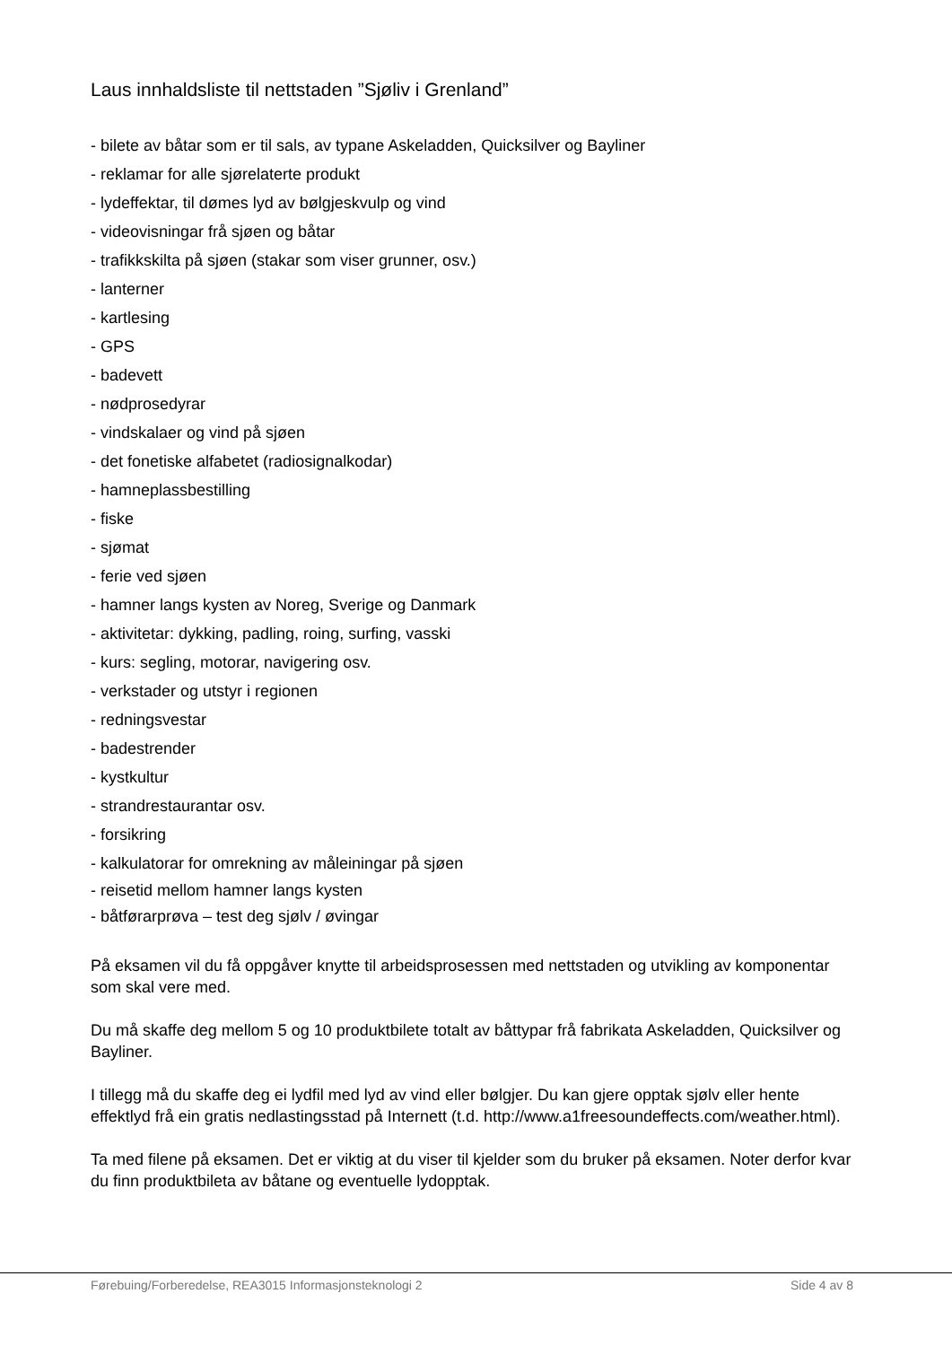Laus innhaldsliste til nettstaden ”Sjøliv i Grenland”
- bilete av båtar som er til sals, av typane Askeladden, Quicksilver og Bayliner
- reklamar for alle sjørelaterte produkt
- lydeffektar, til dømes lyd av bølgjeskvulp og vind
- videovisningar frå sjøen og båtar
- trafikkskilta på sjøen (stakar som viser grunner, osv.)
- lanterner
- kartlesing
- GPS
- badevett
- nødprosedyrar
- vindskalaer og vind på sjøen
- det fonetiske alfabetet (radiosignalkodar)
- hamneplassbestilling
- fiske
- sjømat
- ferie ved sjøen
- hamner langs kysten av Noreg, Sverige og Danmark
- aktivitetar: dykking, padling, roing, surfing, vasski
- kurs: segling, motorar, navigering osv.
- verkstader og utstyr i regionen
- redningsvestar
- badestrender
- kystkultur
- strandrestaurantar osv.
- forsikring
- kalkulatorar for omrekning av måleiningar på sjøen
- reisetid mellom hamner langs kysten
- båtførarprøva – test deg sjølv / øvingar
På eksamen vil du få oppgåver knytte til arbeidsprosessen med nettstaden og utvikling av komponentar som skal vere med.
Du må skaffe deg mellom 5 og 10 produktbilete totalt av båttypar frå fabrikata Askeladden, Quicksilver og Bayliner.
I tillegg må du skaffe deg ei lydfil med lyd av vind eller bølgjer. Du kan gjere opptak sjølv eller hente effektlyd frå ein gratis nedlastingsstad på Internett (t.d. http://www.a1freesoundeffects.com/weather.html).
Ta med filene på eksamen. Det er viktig at du viser til kjelder som du bruker på eksamen. Noter derfor kvar du finn produktbileta av båtane og eventuelle lydopptak.
Førebuing/Forberedelse, REA3015 Informasjonsteknologi 2 Side 4 av 8